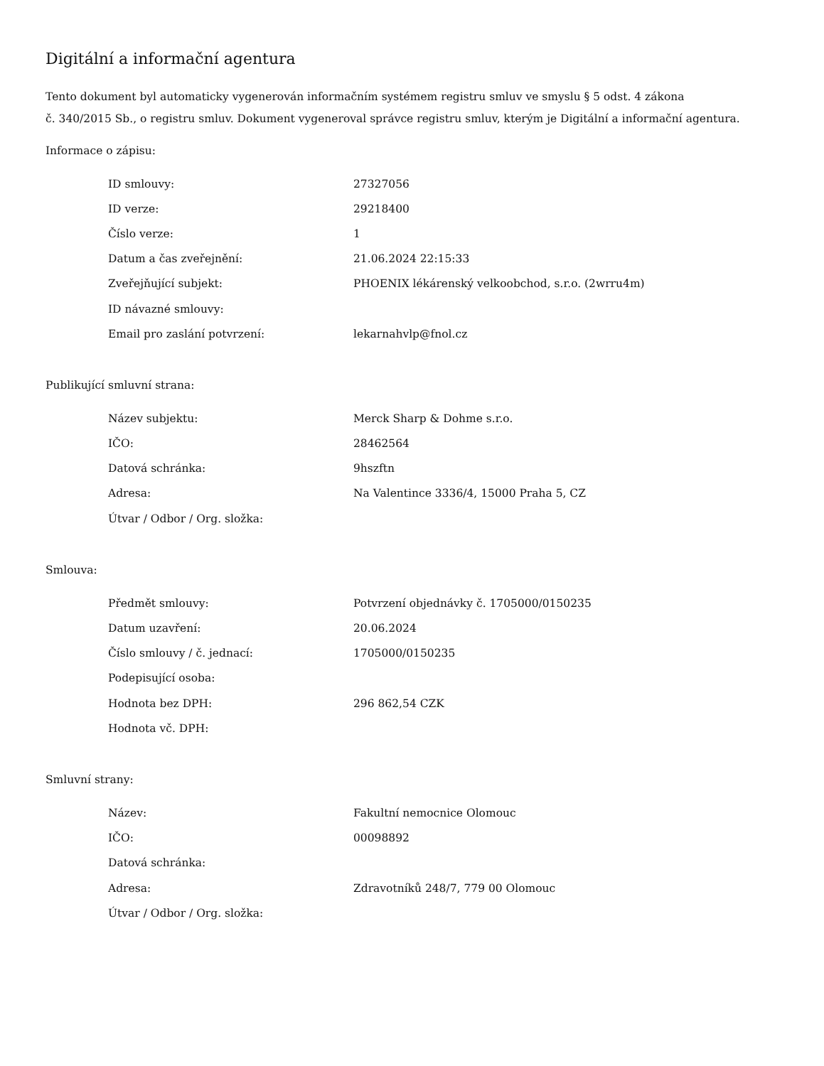Digitální a informační agentura
Tento dokument byl automaticky vygenerován informačním systémem registru smluv ve smyslu § 5 odst. 4 zákona
č. 340/2015 Sb., o registru smluv. Dokument vygeneroval správce registru smluv, kterým je Digitální a informační agentura.
Informace o zápisu:
| ID smlouvy: | 27327056 |
| ID verze: | 29218400 |
| Číslo verze: | 1 |
| Datum a čas zveřejnění: | 21.06.2024 22:15:33 |
| Zveřejňující subjekt: | PHOENIX lékárenský velkoobchod, s.r.o. (2wrru4m) |
| ID návazné smlouvy: | |
| Email pro zaslání potvrzení: | lekarnahvlp@fnol.cz |
Publikující smluvní strana:
| Název subjektu: | Merck Sharp & Dohme s.r.o. |
| IČO: | 28462564 |
| Datová schránka: | 9hszftn |
| Adresa: | Na Valentince 3336/4, 15000 Praha 5, CZ |
| Útvar / Odbor / Org. složka: | |
Smlouva:
| Předmět smlouvy: | Potvrzení objednávky č. 1705000/0150235 |
| Datum uzavření: | 20.06.2024 |
| Číslo smlouvy / č. jednací: | 1705000/0150235 |
| Podepisující osoba: | |
| Hodnota bez DPH: | 296 862,54 CZK |
| Hodnota vč. DPH: | |
Smluvní strany:
| Název: | Fakultní nemocnice Olomouc |
| IČO: | 00098892 |
| Datová schránka: | |
| Adresa: | Zdravotníků 248/7, 779 00 Olomouc |
| Útvar / Odbor / Org. složka: | |